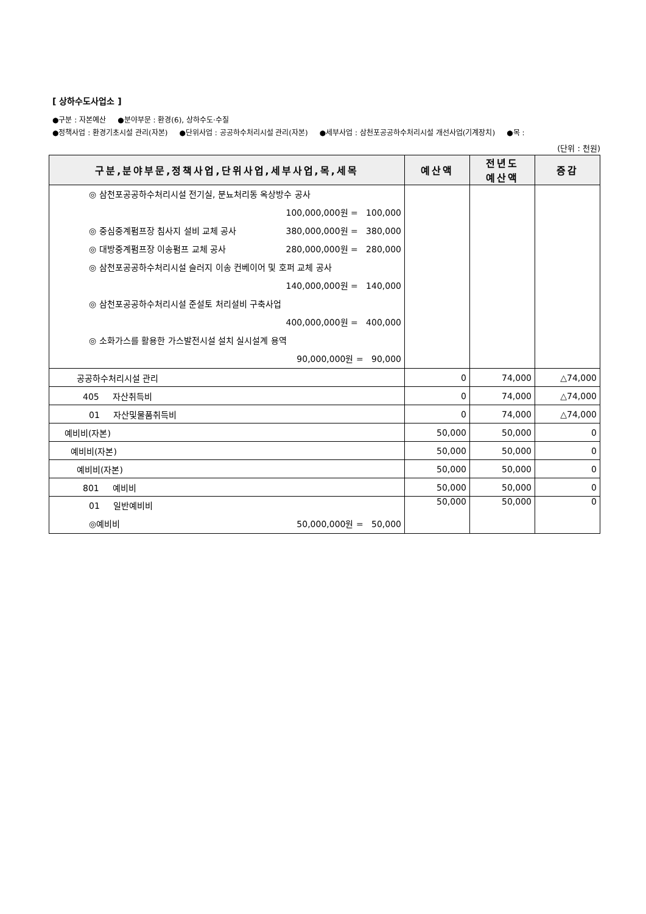[ 상하수도사업소 ]
●구분 : 자본예산 ●분야부문 : 환경(6), 상하수도·수질
●정책사업 : 환경기초시설 관리(자본) ●단위사업 : 공공하수처리시설 관리(자본) ●세부사업 : 삼천포공공하수처리시설 개선사업(기계장치) ●목 :
(단위 : 천원)
| 구분,분야부문,정책사업,단위사업,세부사업,목,세목 | 예산액 | 전년도 예산액 | 증감 |
| --- | --- | --- | --- |
| ◎ 삼천포공공하수처리시설 전기실, 분뇨처리동 옥상방수 공사 100,000,000원 = 100,000 ◎ 중심중계펌프장 침사지 설비 교체 공사 380,000,000원 = 380,000 ◎ 대방중계펌프장 이송펌프 교체 공사 280,000,000원 = 280,000 ◎ 삼천포공공하수처리시설 슬러지 이송 컨베이어 및 호퍼 교체 공사 140,000,000원 = 140,000 ◎ 삼천포공공하수처리시설 준설토 처리설비 구축사업 400,000,000원 = 400,000 ◎ 소화가스를 활용한 가스발전시설 설치 실시설계 용역 90,000,000원 = 90,000 | | | |
| 공공하수처리시설 관리 | 0 | 74,000 | △74,000 |
| 405 자산취득비 | 0 | 74,000 | △74,000 |
| 01 자산및물품취득비 | 0 | 74,000 | △74,000 |
| 예비비(자본) | 50,000 | 50,000 | 0 |
| 예비비(자본) | 50,000 | 50,000 | 0 |
| 예비비(자본) | 50,000 | 50,000 | 0 |
| 801 예비비 | 50,000 | 50,000 | 0 |
| 01 일반예비비 ◎예비비 50,000,000원 = 50,000 | 50,000 | 50,000 | 0 |